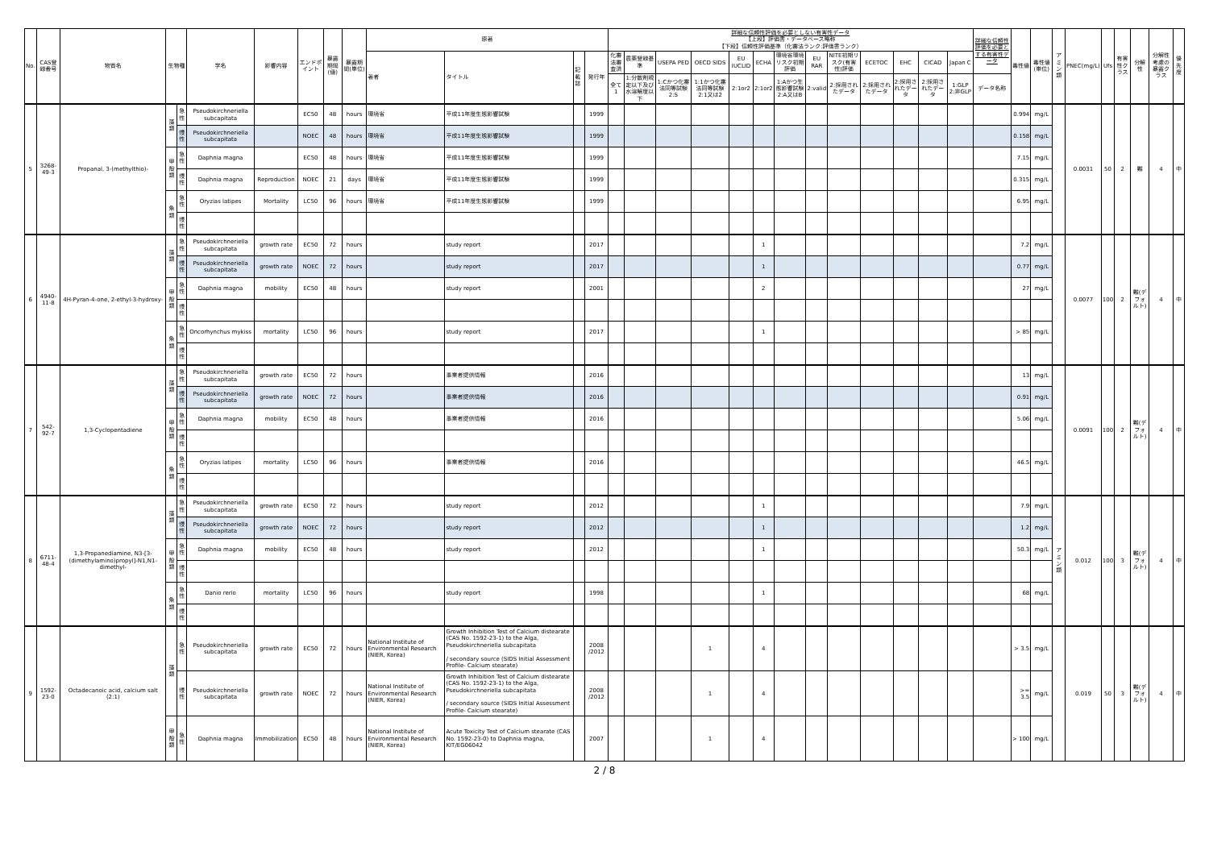| No. | CAS登録番号 | 物質名 | 生物種 | | 学名 | 影響内容 | エンドポイント | 暴露期間(値) | 暴露期間(単位) | 原著 | | | | 詳細な信頼性評価を必要としない有害性データ 【上段】評価書・データベース略称 【下段】信頼性評価基準（化審法ランク:評価書ランク） | | | | | | | | | | | | | 詳細な信頼性評価を必要とする有害性データ | 毒性値 | 毒性値(単位) | アミン類 | PNEC(mg/L) | Ufs | 有害性クラス | 分解性 | 分解性考慮の暴露クラス | 優先度 |
| --- | --- | --- | --- | --- | --- | --- | --- | --- | --- | --- | --- | --- | --- | --- | --- | --- | --- | --- | --- | --- | --- | --- | --- | --- | --- | --- | --- | --- | --- | --- | --- | --- | --- | --- | --- | --- |
| | | | | | | | | | | 著者 | タイトル | 記載誌 | 発行年 | 化審法審査済 | 農薬登録基準 | USEPA PED | OECD SIDS | EU IUCLID | ECHA | 環境省環境リスク初期評価 | EU RAR | NITE初期リスク(有害性)評価 | ECETOC | EHC | CICAD | Japan C | | | | | | | | | | |
| | | | | | | | | | | | | | | 全て1 | 1:分散剤規定以下及び水溶解度以下 | 1:Cかつ化審法同等試験 2:S | 1:1かつ化審法同等試験 2:1又は2 | 2:1or2 | 2:1or2 | 1:Aかつ生態影響試験 2:A又はB | 2:valid | 2:採用されたデータ | 2:採用されたデータ | 2:採用されたデータ | 2:採用されたデータ | 1:GLP 2:非GLP | データ名称 | | | | | | | | | |
| 5 | 3268-49-3 | Propanal, 3-(methylthio)- | 藻類 | 急性 | Pseudokirchneriella subcapitata | | EC50 | 48 | hours | 環境省 | 平成11年度生態影響試験 | | 1999 | | | | | | | | | | | | | | | 0.994 | mg/L | | 0.0031 | 50 | 2 | 難 | 4 | 中 |
| | | | | 慢性 | Pseudokirchneriella subcapitata | | NOEC | 48 | hours | 環境省 | 平成11年度生態影響試験 | | 1999 | | | | | | | | | | | | | | | 0.158 | mg/L | | | | | | | |
| | | | 甲殻類 | 急性 | Daphnia magna | | EC50 | 48 | hours | 環境省 | 平成11年度生態影響試験 | | 1999 | | | | | | | | | | | | | | | 7.15 | mg/L | | | | | | | |
| | | | | 慢性 | Daphnia magna | Reproduction | NOEC | 21 | days | 環境省 | 平成11年度生態影響試験 | | 1999 | | | | | | | | | | | | | | | 0.315 | mg/L | | | | | | | |
| | | | 魚類 | 急性 | Oryzias latipes | Mortality | LC50 | 96 | hours | 環境省 | 平成11年度生態影響試験 | | 1999 | | | | | | | | | | | | | | | 6.95 | mg/L | | | | | | | |
| | | | | 慢性 | | | | | | | | | | | | | | | | | | | | | | | | | | | | | | | | |
| 6 | 4940-11-8 | 4H-Pyran-4-one, 2-ethyl-3-hydroxy- | 藻類 | 急性 | Pseudokirchneriella subcapitata | growth rate | EC50 | 72 | hours | | study report | | 2017 | | | | | | 1 | | | | | | | | | 7.2 | mg/L | | 0.0077 | 100 | 2 | 難(デフォルト) | 4 | 中 |
| | | | | 慢性 | Pseudokirchneriella subcapitata | growth rate | NOEC | 72 | hours | | study report | | 2017 | | | | | | 1 | | | | | | | | | 0.77 | mg/L | | | | | | | |
| | | | 甲殻類 | 急性 | Daphnia magna | mobility | EC50 | 48 | hours | | study report | | 2001 | | | | | | 2 | | | | | | | | | 27 | mg/L | | | | | | | |
| | | | | 慢性 | | | | | | | | | | | | | | | | | | | | | | | | | | | | | | | | |
| | | | 魚類 | 急性 | Oncorhynchus mykiss | mortality | LC50 | 96 | hours | | study report | | 2017 | | | | | | 1 | | | | | | | | | > 85 | mg/L | | | | | | | |
| | | | | 慢性 | | | | | | | | | | | | | | | | | | | | | | | | | | | | | | | | |
| 7 | 542-92-7 | 1,3-Cyclopentadiene | 藻類 | 急性 | Pseudokirchneriella subcapitata | growth rate | EC50 | 72 | hours | | 事業者提供情報 | | 2016 | | | | | | | | | | | | | | | 13 | mg/L | | 0.0091 | 100 | 2 | 難(デフォルト) | 4 | 中 |
| | | | | 慢性 | Pseudokirchneriella subcapitata | growth rate | NOEC | 72 | hours | | 事業者提供情報 | | 2016 | | | | | | | | | | | | | | | 0.91 | mg/L | | | | | | | |
| | | | 甲殻類 | 急性 | Daphnia magna | mobility | EC50 | 48 | hours | | 事業者提供情報 | | 2016 | | | | | | | | | | | | | | | 5.06 | mg/L | | | | | | | |
| | | | | 慢性 | | | | | | | | | | | | | | | | | | | | | | | | | | | | | | | | |
| | | | 魚類 | 急性 | Oryzias latipes | mortality | LC50 | 96 | hours | | 事業者提供情報 | | 2016 | | | | | | | | | | | | | | | 46.5 | mg/L | | | | | | | |
| | | | | 慢性 | | | | | | | | | | | | | | | | | | | | | | | | | | | | | | | | |
| 8 | 6711-48-4 | 1,3-Propanediamine, N3-[3-(dimethylamino)propyl]-N1,N1-dimethyl- | 藻類 | 急性 | Pseudokirchneriella subcapitata | growth rate | EC50 | 72 | hours | | study report | | 2012 | | | | | | 1 | | | | | | | | | 7.9 | mg/L | アミン類 | 0.012 | 100 | 3 | 難(デフォルト) | 4 | 中 |
| | | | | 慢性 | Pseudokirchneriella subcapitata | growth rate | NOEC | 72 | hours | | study report | | 2012 | | | | | | 1 | | | | | | | | | 1.2 | mg/L | | | | | | | |
| | | | 甲殻類 | 急性 | Daphnia magna | mobility | EC50 | 48 | hours | | study report | | 2012 | | | | | | 1 | | | | | | | | | 50.3 | mg/L | | | | | | | |
| | | | | 慢性 | | | | | | | | | | | | | | | | | | | | | | | | | | | | | | | | |
| | | | 魚類 | 急性 | Danio rerio | mortality | LC50 | 96 | hours | | study report | | 1998 | | | | | | 1 | | | | | | | | | 68 | mg/L | | | | | | | |
| | | | | 慢性 | | | | | | | | | | | | | | | | | | | | | | | | | | | | | | | | |
| 9 | 1592-23-0 | Octadecanoic acid, calcium salt (2:1) | 藻類 | 急性 | Pseudokirchneriella subcapitata | growth rate | EC50 | 72 | hours | National Institute of Environmental Research (NIER, Korea) | Growth Inhibition Test of Calcium distearate (CAS No. 1592-23-1) to the Alga, Pseudokirchneriella subcapitata / secondary source (SIDS Initial Assessment Profile- Calcium stearate) | | 2008 /2012 | | | | 1 | | 4 | | | | | | | | | > 3.5 | mg/L | | 0.019 | 50 | 3 | 難(デフォルト) | 4 | 中 |
| | | | | 慢性 | Pseudokirchneriella subcapitata | growth rate | NOEC | 72 | hours | National Institute of Environmental Research (NIER, Korea) | Growth Inhibition Test of Calcium distearate (CAS No. 1592-23-1) to the Alga, Pseudokirchneriella subcapitata / secondary source (SIDS Initial Assessment Profile- Calcium stearate) | | 2008 /2012 | | | | 1 | | 4 | | | | | | | | | >= 3.5 | mg/L | | | | | | | |
| | | | 甲殻類 | 急性 | Daphnia magna | Immobilization | EC50 | 48 | hours | National Institute of Environmental Research (NIER, Korea) | Acute Toxicity Test of Calcium stearate (CAS No. 1592-23-0) to Daphnia magna, KIT/EG06042 | | 2007 | | | | 1 | | 4 | | | | | | | | | > 100 | mg/L | | | | | | | |
2 / 8